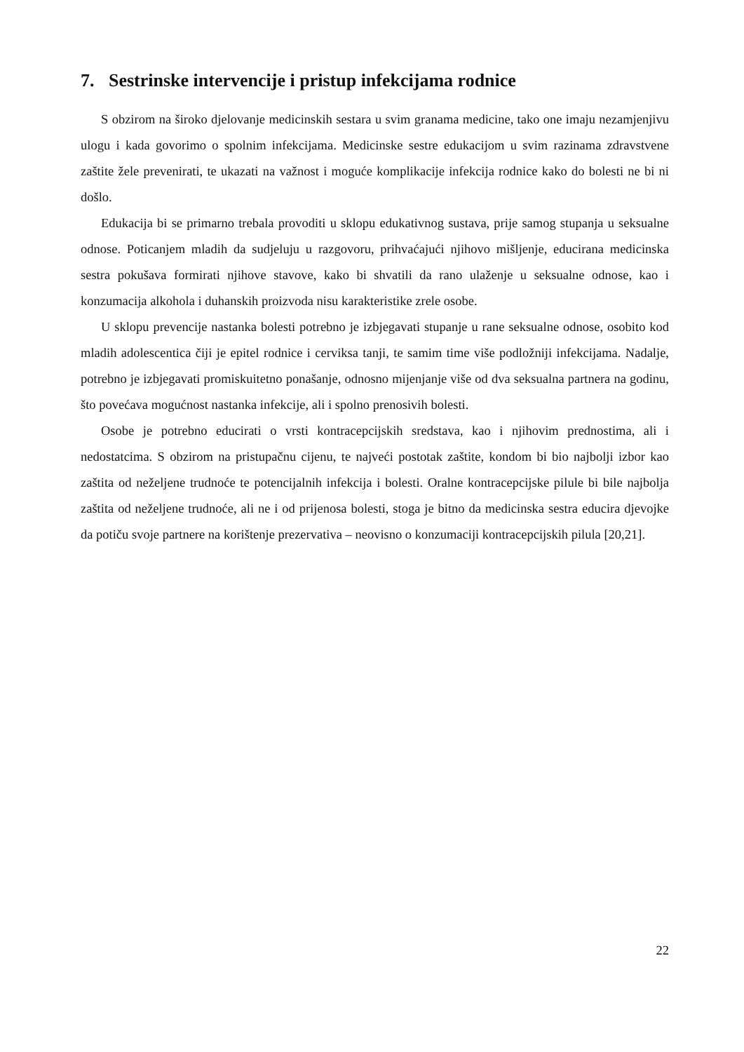7. Sestrinske intervencije i pristup infekcijama rodnice
S obzirom na široko djelovanje medicinskih sestara u svim granama medicine, tako one imaju nezamjenjivu ulogu i kada govorimo o spolnim infekcijama. Medicinske sestre edukacijom u svim razinama zdravstvene zaštite žele prevenirati, te ukazati na važnost i moguće komplikacije infekcija rodnice kako do bolesti ne bi ni došlo.
Edukacija bi se primarno trebala provoditi u sklopu edukativnog sustava, prije samog stupanja u seksualne odnose. Poticanjem mladih da sudjeluju u razgovoru, prihvaćajući njihovo mišljenje, educirana medicinska sestra pokušava formirati njihove stavove, kako bi shvatili da rano ulaženje u seksualne odnose, kao i konzumacija alkohola i duhanskih proizvoda nisu karakteristike zrele osobe.
U sklopu prevencije nastanka bolesti potrebno je izbjegavati stupanje u rane seksualne odnose, osobito kod mladih adolescentica čiji je epitel rodnice i cerviksa tanji, te samim time više podložniji infekcijama. Nadalje, potrebno je izbjegavati promiskuitetno ponašanje, odnosno mijenjanje više od dva seksualna partnera na godinu, što povećava mogućnost nastanka infekcije, ali i spolno prenosivih bolesti.
Osobe je potrebno educirati o vrsti kontracepcijskih sredstava, kao i njihovim prednostima, ali i nedostatcima. S obzirom na pristupačnu cijenu, te najveći postotak zaštite, kondom bi bio najbolji izbor kao zaštita od neželjene trudnoće te potencijalnih infekcija i bolesti. Oralne kontracepcijske pilule bi bile najbolja zaštita od neželjene trudnoće, ali ne i od prijenosa bolesti, stoga je bitno da medicinska sestra educira djevojke da potiču svoje partnere na korištenje prezervativa – neovisno o konzumaciji kontracepcijskih pilula [20,21].
22